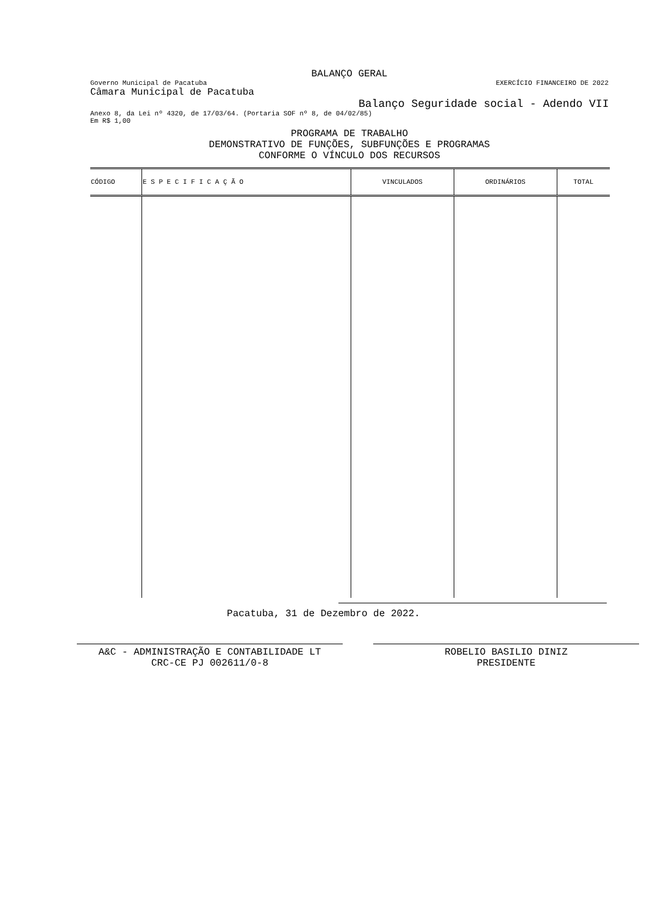BALANÇO GERAL
Governo Municipal de Pacatuba EXERCÍCIO FINANCEIRO DE 2022
Câmara Municipal de Pacatuba
Balanço Seguridade social - Adendo VII
Anexo 8, da Lei nº 4320, de 17/03/64. (Portaria SOF nº 8, de 04/02/85)
Em R$ 1,00
PROGRAMA DE TRABALHO
DEMONSTRATIVO DE FUNÇÕES, SUBFUNÇÕES E PROGRAMAS
CONFORME O VÍNCULO DOS RECURSOS
| CÓDIGO | E S P E C I F I C A Ç Ã O | VINCULADOS | ORDINÁRIOS | TOTAL |
| --- | --- | --- | --- | --- |
Pacatuba, 31 de Dezembro de 2022.
A&C - ADMINISTRAÇÃO E CONTABILIDADE LT
CRC-CE PJ 002611/0-8
ROBELIO BASILIO DINIZ
PRESIDENTE